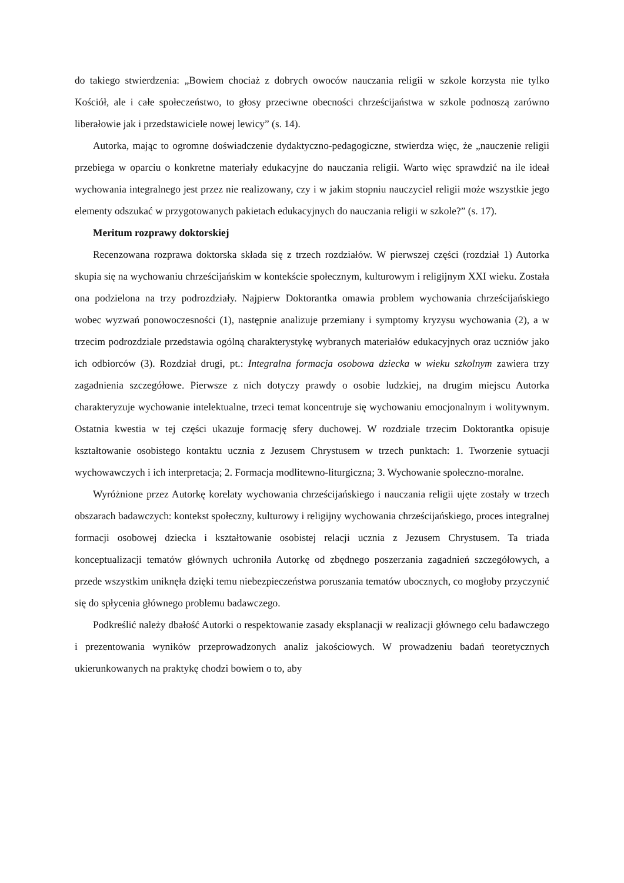do takiego stwierdzenia: „Bowiem chociaż z dobrych owoców nauczania religii w szkole korzysta nie tylko Kościół, ale i całe społeczeństwo, to głosy przeciwne obecności chrześcijaństwa w szkole podnoszą zarówno liberałowie jak i przedstawiciele nowej lewicy” (s. 14).
Autorka, mając to ogromne doświadczenie dydaktyczno-pedagogiczne, stwierdza więc, że „nauczenie religii przebiega w oparciu o konkretne materiały edukacyjne do nauczania religii. Warto więc sprawdzić na ile ideał wychowania integralnego jest przez nie realizowany, czy i w jakim stopniu nauczyciel religii może wszystkie jego elementy odszukać w przygotowanych pakietach edukacyjnych do nauczania religii w szkole?” (s. 17).
Meritum rozprawy doktorskiej
Recenzowana rozprawa doktorska składa się z trzech rozdziałów. W pierwszej części (rozdział 1) Autorka skupia się na wychowaniu chrześcijańskim w kontekście społecznym, kulturowym i religijnym XXI wieku. Została ona podzielona na trzy podrozdziały. Najpierw Doktorantka omawia problem wychowania chrześcijańskiego wobec wyzwań ponowoczesności (1), następnie analizuje przemiany i symptomy kryzysu wychowania (2), a w trzecim podrozdziale przedstawia ogólną charakterystykę wybranych materiałów edukacyjnych oraz uczniów jako ich odbiorców (3). Rozdział drugi, pt.: Integralna formacja osobowa dziecka w wieku szkolnym zawiera trzy zagadnienia szczegółowe. Pierwsze z nich dotyczy prawdy o osobie ludzkiej, na drugim miejscu Autorka charakteryzuje wychowanie intelektualne, trzeci temat koncentruje się wychowaniu emocjonalnym i wolitywnym. Ostatnia kwestia w tej części ukazuje formację sfery duchowej. W rozdziale trzecim Doktorantka opisuje kształtowanie osobistego kontaktu ucznia z Jezusem Chrystusem w trzech punktach: 1. Tworzenie sytuacji wychowawczych i ich interpretacja; 2. Formacja modlitewno-liturgiczna; 3. Wychowanie społeczno-moralne.
Wyróżnione przez Autorkę korelaty wychowania chrześcijańskiego i nauczania religii ujęte zostały w trzech obszarach badawczych: kontekst społeczny, kulturowy i religijny wychowania chrześcijańskiego, proces integralnej formacji osobowej dziecka i kształtowanie osobistej relacji ucznia z Jezusem Chrystusem. Ta triada konceptualizacji tematów głównych uchroniła Autorkę od zbędnego poszerzania zagadnień szczegółowych, a przede wszystkim uniknęła dzięki temu niebezpieczeństwa poruszania tematów ubocznych, co mogłoby przyczynić się do spłycenia głównego problemu badawczego.
Podkreślić należy dbałość Autorki o respektowanie zasady eksplanacji w realizacji głównego celu badawczego i prezentowania wyników przeprowadzonych analiz jakościowych. W prowadzeniu badań teoretycznych ukierunkowanych na praktykę chodzi bowiem o to, aby